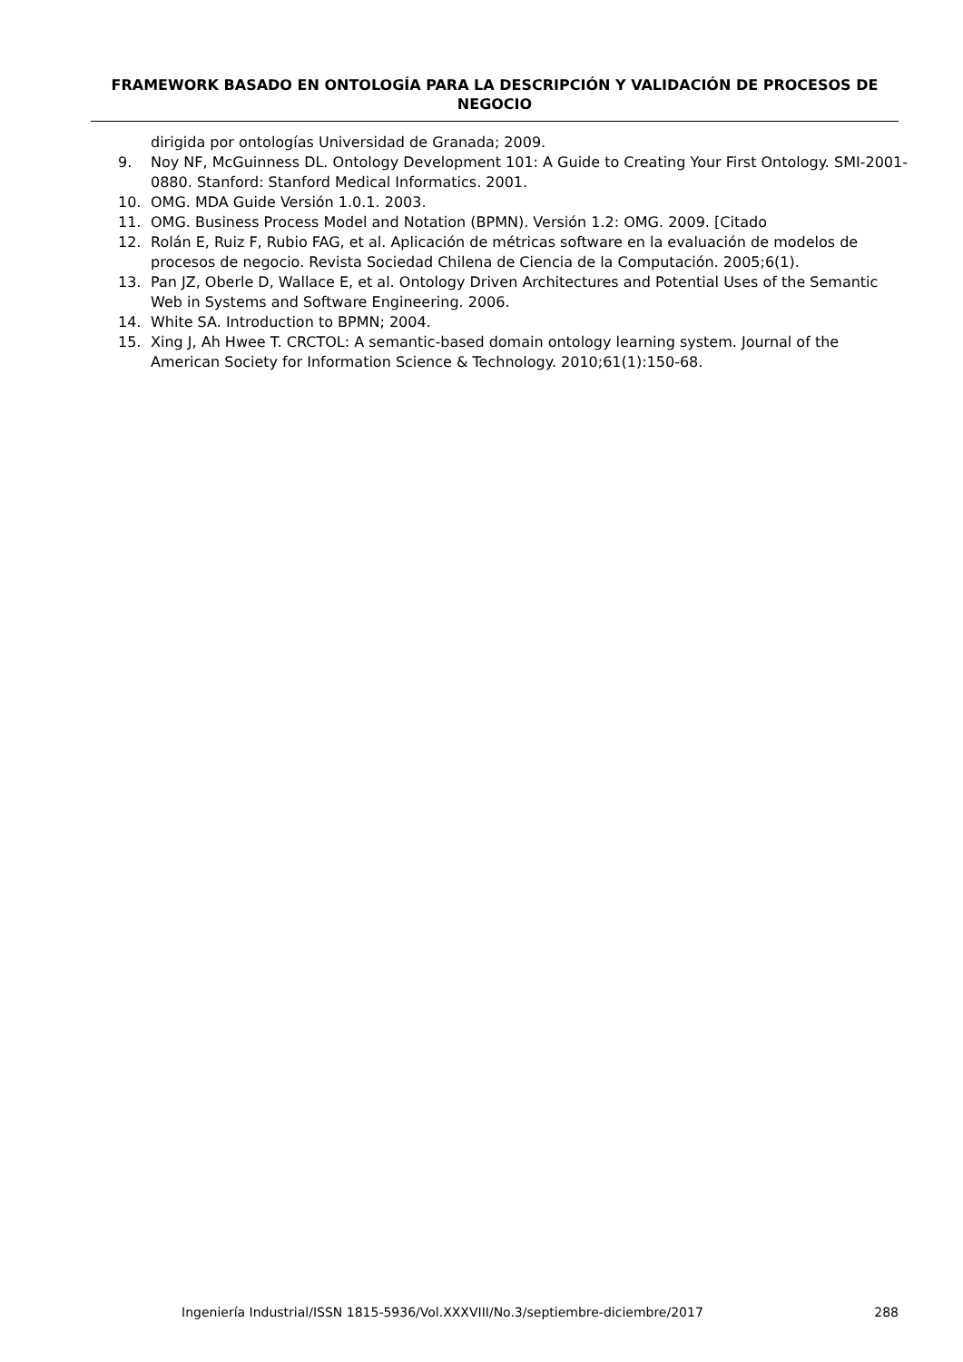FRAMEWORK BASADO EN ONTOLOGÍA PARA LA DESCRIPCIÓN Y VALIDACIÓN DE PROCESOS DE NEGOCIO
dirigida por ontologías Universidad de Granada; 2009.
9. Noy NF, McGuinness DL. Ontology Development 101: A Guide to Creating Your First Ontology. SMI-2001-0880. Stanford: Stanford Medical Informatics. 2001.
10. OMG. MDA Guide Versión 1.0.1. 2003.
11. OMG. Business Process Model and Notation (BPMN). Versión 1.2: OMG. 2009. [Citado
12. Rolán E, Ruiz F, Rubio FAG, et al. Aplicación de métricas software en la evaluación de modelos de procesos de negocio. Revista Sociedad Chilena de Ciencia de la Computación. 2005;6(1).
13. Pan JZ, Oberle D, Wallace E, et al. Ontology Driven Architectures and Potential Uses of the Semantic Web in Systems and Software Engineering. 2006.
14. White SA. Introduction to BPMN; 2004.
15. Xing J, Ah Hwee T. CRCTOL: A semantic-based domain ontology learning system. Journal of the American Society for Information Science & Technology. 2010;61(1):150-68.
Ingeniería Industrial/ISSN 1815-5936/Vol.XXXVIII/No.3/septiembre-diciembre/2017 288